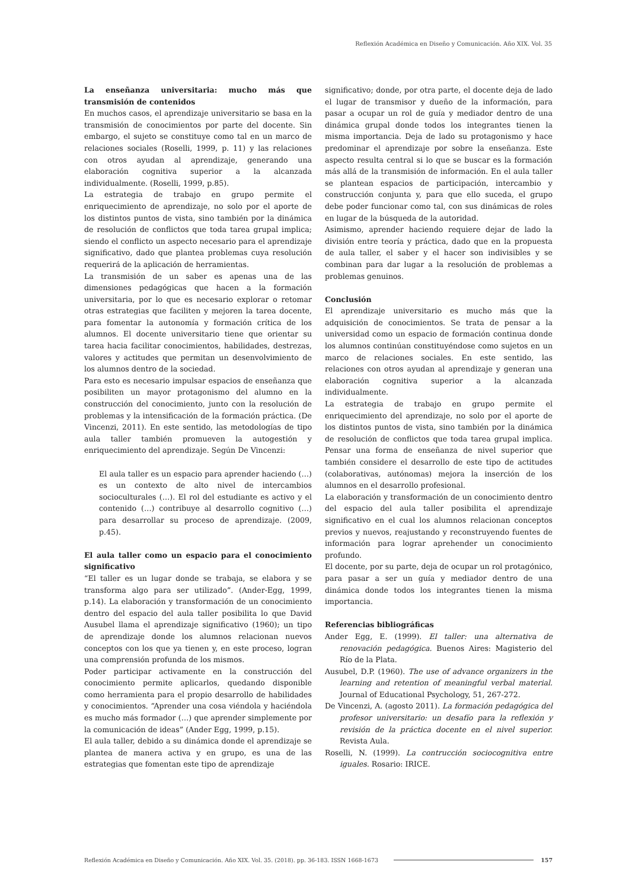Reflexión Académica en Diseño y Comunicación. Año XIX. Vol. 35
La enseñanza universitaria: mucho más que transmisión de contenidos
En muchos casos, el aprendizaje universitario se basa en la transmisión de conocimientos por parte del docente. Sin embargo, el sujeto se constituye como tal en un marco de relaciones sociales (Roselli, 1999, p. 11) y las relaciones con otros ayudan al aprendizaje, generando una elaboración cognitiva superior a la alcanzada individualmente. (Roselli, 1999, p.85).
La estrategia de trabajo en grupo permite el enriquecimiento de aprendizaje, no solo por el aporte de los distintos puntos de vista, sino también por la dinámica de resolución de conflictos que toda tarea grupal implica; siendo el conflicto un aspecto necesario para el aprendizaje significativo, dado que plantea problemas cuya resolución requerirá de la aplicación de herramientas.
La transmisión de un saber es apenas una de las dimensiones pedagógicas que hacen a la formación universitaria, por lo que es necesario explorar o retomar otras estrategias que faciliten y mejoren la tarea docente, para fomentar la autonomía y formación crítica de los alumnos. El docente universitario tiene que orientar su tarea hacia facilitar conocimientos, habilidades, destrezas, valores y actitudes que permitan un desenvolvimiento de los alumnos dentro de la sociedad.
Para esto es necesario impulsar espacios de enseñanza que posibiliten un mayor protagonismo del alumno en la construcción del conocimiento, junto con la resolución de problemas y la intensificación de la formación práctica. (De Vincenzi, 2011). En este sentido, las metodologías de tipo aula taller también promueven la autogestión y enriquecimiento del aprendizaje. Según De Vincenzi:
El aula taller es un espacio para aprender haciendo (…) es un contexto de alto nivel de intercambios socioculturales (…). El rol del estudiante es activo y el contenido (…) contribuye al desarrollo cognitivo (…) para desarrollar su proceso de aprendizaje. (2009, p.45).
El aula taller como un espacio para el conocimiento significativo
“El taller es un lugar donde se trabaja, se elabora y se transforma algo para ser utilizado”. (Ander-Egg, 1999, p.14). La elaboración y transformación de un conocimiento dentro del espacio del aula taller posibilita lo que David Ausubel llama el aprendizaje significativo (1960); un tipo de aprendizaje donde los alumnos relacionan nuevos conceptos con los que ya tienen y, en este proceso, logran una comprensión profunda de los mismos.
Poder participar activamente en la construcción del conocimiento permite aplicarlos, quedando disponible como herramienta para el propio desarrollo de habilidades y conocimientos. “Aprender una cosa viéndola y haciéndola es mucho más formador (…) que aprender simplemente por la comunicación de ideas” (Ander Egg, 1999, p.15).
El aula taller, debido a su dinámica donde el aprendizaje se plantea de manera activa y en grupo, es una de las estrategias que fomentan este tipo de aprendizaje
significativo; donde, por otra parte, el docente deja de lado el lugar de transmisor y dueño de la información, para pasar a ocupar un rol de guía y mediador dentro de una dinámica grupal donde todos los integrantes tienen la misma importancia. Deja de lado su protagonismo y hace predominar el aprendizaje por sobre la enseñanza. Este aspecto resulta central si lo que se buscar es la formación más allá de la transmisión de información. En el aula taller se plantean espacios de participación, intercambio y construcción conjunta y, para que ello suceda, el grupo debe poder funcionar como tal, con sus dinámicas de roles en lugar de la búsqueda de la autoridad.
Asimismo, aprender haciendo requiere dejar de lado la división entre teoría y práctica, dado que en la propuesta de aula taller, el saber y el hacer son indivisibles y se combinan para dar lugar a la resolución de problemas a problemas genuinos.
Conclusión
El aprendizaje universitario es mucho más que la adquisición de conocimientos. Se trata de pensar a la universidad como un espacio de formación continua donde los alumnos continúan constituyéndose como sujetos en un marco de relaciones sociales. En este sentido, las relaciones con otros ayudan al aprendizaje y generan una elaboración cognitiva superior a la alcanzada individualmente.
La estrategia de trabajo en grupo permite el enriquecimiento del aprendizaje, no solo por el aporte de los distintos puntos de vista, sino también por la dinámica de resolución de conflictos que toda tarea grupal implica. Pensar una forma de enseñanza de nivel superior que también considere el desarrollo de este tipo de actitudes (colaborativas, autónomas) mejora la inserción de los alumnos en el desarrollo profesional.
La elaboración y transformación de un conocimiento dentro del espacio del aula taller posibilita el aprendizaje significativo en el cual los alumnos relacionan conceptos previos y nuevos, reajustando y reconstruyendo fuentes de información para lograr aprehender un conocimiento profundo.
El docente, por su parte, deja de ocupar un rol protagónico, para pasar a ser un guía y mediador dentro de una dinámica donde todos los integrantes tienen la misma importancia.
Referencias bibliográficas
Ander Egg, E. (1999). El taller: una alternativa de renovación pedagógica. Buenos Aires: Magisterio del Río de la Plata.
Ausubel, D.P. (1960). The use of advance organizers in the learning and retention of meaningful verbal material. Journal of Educational Psychology, 51, 267-272.
De Vincenzi, A. (agosto 2011). La formación pedagógica del profesor universitario: un desafío para la reflexión y revisión de la práctica docente en el nivel superior. Revista Aula.
Roselli, N. (1999). La contrucción sociocognitiva entre iguales. Rosario: IRICE.
Reflexión Académica en Diseño y Comunicación. Año XIX. Vol. 35. (2018). pp. 36-183. ISSN 1668-1673 157